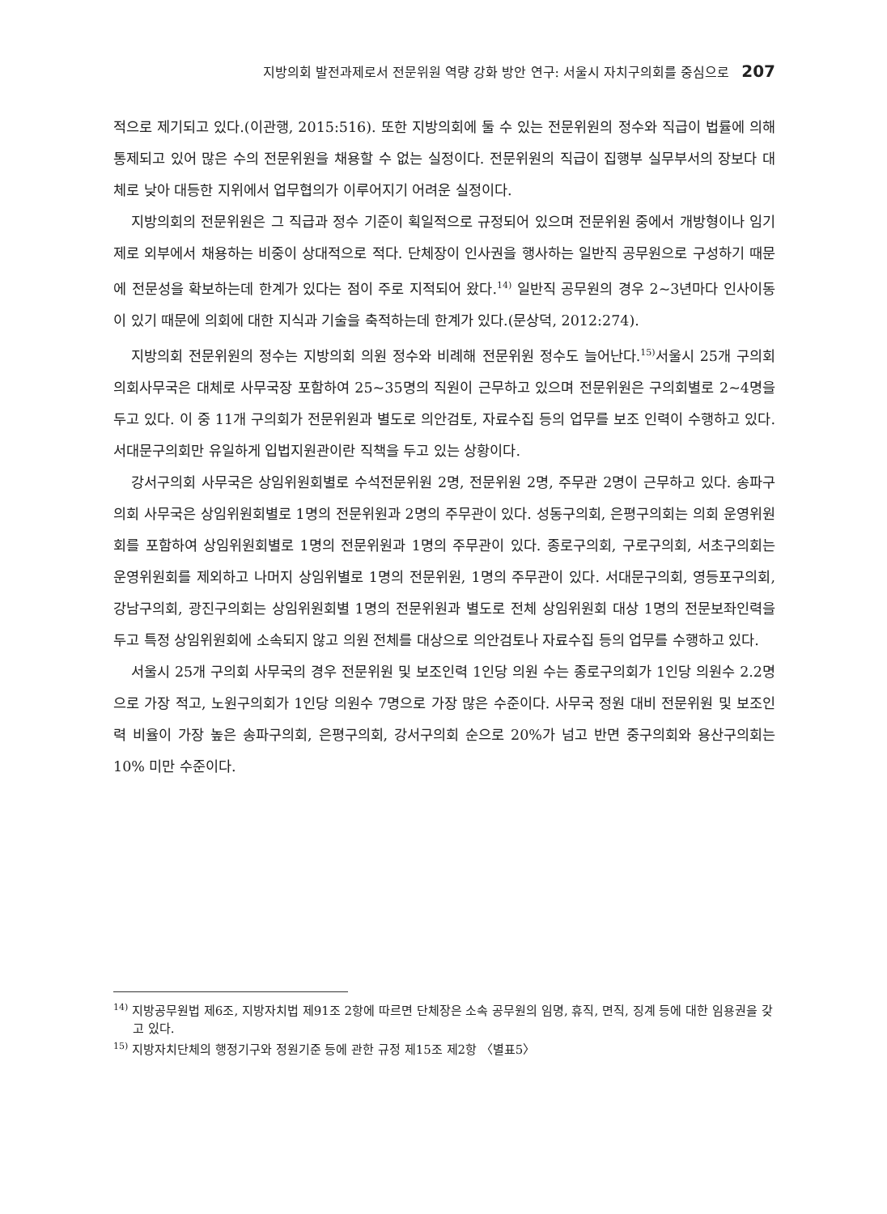지방의회 발전과제로서 전문위원 역량 강화 방안 연구: 서울시 자치구의회를 중심으로 207
적으로 제기되고 있다.(이관행, 2015:516). 또한 지방의회에 둘 수 있는 전문위원의 정수와 직급이 법률에 의해 통제되고 있어 많은 수의 전문위원을 채용할 수 없는 실정이다. 전문위원의 직급이 집행부 실무부서의 장보다 대체로 낮아 대등한 지위에서 업무협의가 이루어지기 어려운 실정이다.
지방의회의 전문위원은 그 직급과 정수 기준이 획일적으로 규정되어 있으며 전문위원 중에서 개방형이나 임기제로 외부에서 채용하는 비중이 상대적으로 적다. 단체장이 인사권을 행사하는 일반직 공무원으로 구성하기 때문에 전문성을 확보하는데 한계가 있다는 점이 주로 지적되어 왔다.<sup>14)</sup> 일반직 공무원의 경우 2~3년마다 인사이동이 있기 때문에 의회에 대한 지식과 기술을 축적하는데 한계가 있다.(문상덕, 2012:274).
지방의회 전문위원의 정수는 지방의회 의원 정수와 비례해 전문위원 정수도 늘어난다.<sup>15)</sup>서울시 25개 구의회 의회사무국은 대체로 사무국장 포함하여 25~35명의 직원이 근무하고 있으며 전문위원은 구의회별로 2~4명을 두고 있다. 이 중 11개 구의회가 전문위원과 별도로 의안검토, 자료수집 등의 업무를 보조 인력이 수행하고 있다. 서대문구의회만 유일하게 입법지원관이란 직책을 두고 있는 상황이다.
강서구의회 사무국은 상임위원회별로 수석전문위원 2명, 전문위원 2명, 주무관 2명이 근무하고 있다. 송파구의회 사무국은 상임위원회별로 1명의 전문위원과 2명의 주무관이 있다. 성동구의회, 은평구의회는 의회 운영위원회를 포함하여 상임위원회별로 1명의 전문위원과 1명의 주무관이 있다. 종로구의회, 구로구의회, 서초구의회는 운영위원회를 제외하고 나머지 상임위별로 1명의 전문위원, 1명의 주무관이 있다. 서대문구의회, 영등포구의회, 강남구의회, 광진구의회는 상임위원회별 1명의 전문위원과 별도로 전체 상임위원회 대상 1명의 전문보좌인력을 두고 특정 상임위원회에 소속되지 않고 의원 전체를 대상으로 의안검토나 자료수집 등의 업무를 수행하고 있다.
서울시 25개 구의회 사무국의 경우 전문위원 및 보조인력 1인당 의원 수는 종로구의회가 1인당 의원수 2.2명으로 가장 적고, 노원구의회가 1인당 의원수 7명으로 가장 많은 수준이다. 사무국 정원 대비 전문위원 및 보조인력 비율이 가장 높은 송파구의회, 은평구의회, 강서구의회 순으로 20%가 넘고 반면 중구의회와 용산구의회는 10% 미만 수준이다.
<sup>14)</sup> 지방공무원법 제6조, 지방자치법 제91조 2항에 따르면 단체장은 소속 공무원의 임명, 휴직, 면직, 징계 등에 대한 임용권을 갖고 있다.
<sup>15)</sup> 지방자치단체의 행정기구와 정원기준 등에 관한 규정 제15조 제2항 〈별표5〉